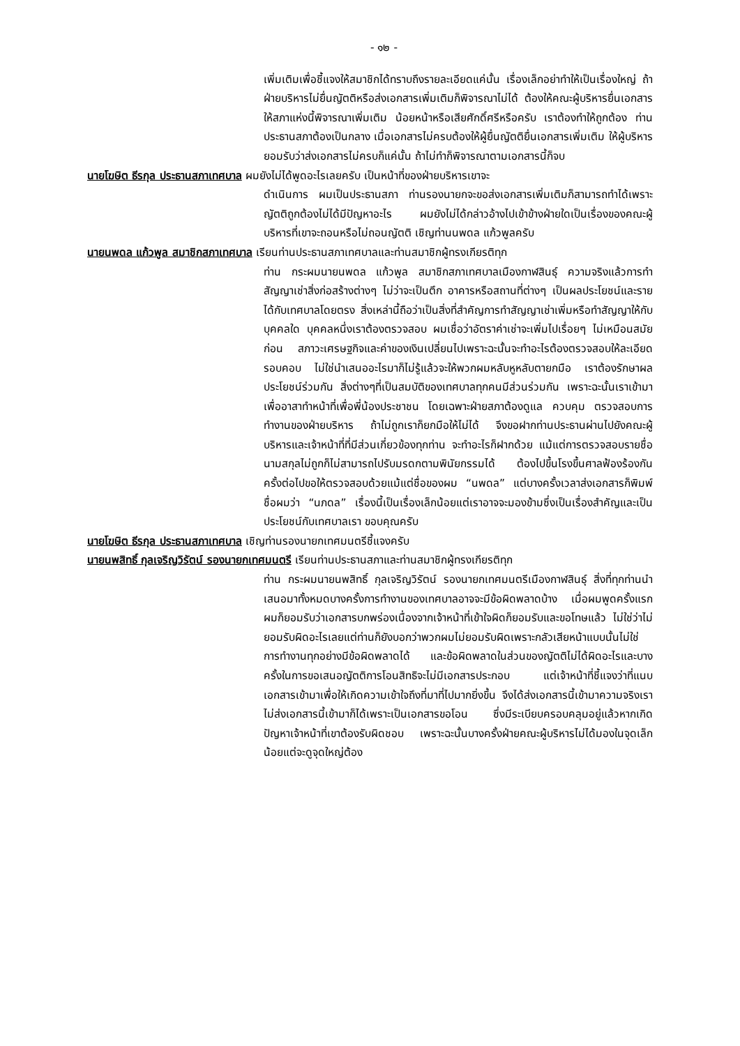- ๑๒ -
เพิ่มเติมเพื่อชี้แจงให้สมาชิกได้ทราบถึงรายละเอียดแค่นั้น เรื่องเล็กอย่าทำให้เป็นเรื่องใหญ่ ถ้าฝ่ายบริหารไม่ยื่นญัตติหรือส่งเอกสารเพิ่มเติมก็พิจารณาไม่ได้ ต้องให้คณะผู้บริหารยื่นเอกสารให้สภาแห่งนี้พิจารณาเพิ่มเติม น้อยหน้าหรือเสียศักดิ์ศรีหรือครับ เราต้องทำให้ถูกต้อง ท่านประธานสภาต้องเป็นกลาง เมื่อเอกสารไม่ครบต้องให้ผู้ยื่นญัตติยื่นเอกสารเพิ่มเติม ให้ผู้บริหารยอมรับว่าส่งเอกสารไม่ครบก็แค่นั้น ถ้าไม่ทำก็พิจารณาตามเอกสารนี้ก็จบ
นายโฆษิต ธีรกุล ประธานสภาเทศบาล ผมยังไม่ได้พูดอะไรเลยครับ เป็นหน้าที่ของฝ่ายบริหารเขาจะ
ดำเนินการ ผมเป็นประธานสภา ท่านรองนายกจะขอส่งเอกสารเพิ่มเติมก็สามารถทำได้เพราะญัตติถูกต้องไม่ได้มีปัญหาอะไร ผมยังไม่ได้กล่าวอ้างไปเข้าข้างฝ่ายใดเป็นเรื่องของคณะผู้บริหารที่เขาจะถอนหรือไม่ถอนญัตติ เชิญท่านนพดล แก้วพูลครับ
นายนพดล แก้วพูล สมาชิกสภาเทศบาล เรียนท่านประธานสภาเทศบาลและท่านสมาชิกผู้ทรงเกียรติทุก
ท่าน กระผมนายนพดล แก้วพูล สมาชิกสภาเทศบาลเมืองกาฬสินธุ์ ความจริงแล้วการทำสัญญาเช่าสิ่งก่อสร้างต่างๆ ไม่ว่าจะเป็นตึก อาคารหรือสถานที่ต่างๆ เป็นผลประโยชน์และรายได้กับเทศบาลโดยตรง สิ่งเหล่านี้ถือว่าเป็นสิ่งที่สำคัญการทำสัญญาเช่าเพิ่มหรือทำสัญญาให้กับบุคคลใด บุคคลหนึ่งเราต้องตรวจสอบ ผมเชื่อว่าอัตราค่าเช่าจะเพิ่มไปเรื่อยๆ ไม่เหมือนสมัยก่อน สภาวะเศรษฐกิจและค่าของเงินเปลี่ยนไปเพราะฉะนั้นจะทำอะไรต้องตรวจสอบให้ละเอียดรอบคอบ ไม่ใช่นำเสนออะไรมาก็ไม่รู้แล้วจะให้พวกผมหลับหูหลับตายกมือ เราต้องรักษาผลประโยชน์ร่วมกัน สิ่งต่างๆที่เป็นสมบัติของเทศบาลทุกคนมีส่วนร่วมกัน เพราะฉะนั้นเราเข้ามาเพื่ออาสาทำหน้าที่เพื่อพี่น้องประชาชน โดยเฉพาะฝ่ายสภาต้องดูแล ควบคุม ตรวจสอบการทำงานของฝ่ายบริหาร ถ้าไม่ถูกเราก็ยกมือให้ไม่ได้ จึงขอฝากท่านประธานผ่านไปยังคณะผู้บริหารและเจ้าหน้าที่ที่มีส่วนเกี่ยวข้องทุกท่าน จะทำอะไรก็ฝากด้วย แม้แต่การตรวจสอบรายชื่อนามสกุลไม่ถูกก็ไม่สามารถไปรับมรดกตามพินัยกรรมได้ ต้องไปขึ้นโรงขึ้นศาลฟ้องร้องกัน ครั้งต่อไปขอให้ตรวจสอบด้วยแม้แต่ชื่อของผม “นพดล” แต่บางครั้งเวลาส่งเอกสารก็พิมพ์ชื่อผมว่า “นภดล” เรื่องนี้เป็นเรื่องเล็กน้อยแต่เราอาจจะมองข้ามซึ่งเป็นเรื่องสำคัญและเป็นประโยชน์กับเทศบาลเรา ขอบคุณครับ
นายโฆษิต ธีรกุล ประธานสภาเทศบาล เชิญท่านรองนายกเทศมนตรีชี้แจงครับ
นายนพสิทธิ์ กุลเจริญวิรัตน์ รองนายกเทศมนตรี เรียนท่านประธานสภาและท่านสมาชิกผู้ทรงเกียรติทุก
ท่าน กระผมนายนพสิทธิ์ กุลเจริญวิรัตน์ รองนายกเทศมนตรีเมืองกาฬสินธุ์ สิ่งที่ทุกท่านนำเสนอมาทั้งหมดบางครั้งการทำงานของเทศบาลอาจจะมีข้อผิดพลาดบ้าง เมื่อผมพูดครั้งแรกผมก็ยอมรับว่าเอกสารบกพร่องเนื่องจากเจ้าหน้าที่เข้าใจผิดก็ยอมรับและขอโทษแล้ว ไม่ใช่ว่าไม่ยอมรับผิดอะไรเลยแต่ท่านก็ยังบอกว่าพวกผมไม่ยอมรับผิดเพราะกลัวเสียหน้าแบบนั้นไม่ใช่ การทำงานทุกอย่างมีข้อผิดพลาดได้ และข้อผิดพลาดในส่วนของญัตติไม่ได้ผิดอะไรและบางครั้งในการขอเสนอญัตติการโอนสิทธิจะไม่มีเอกสารประกอบ แต่เจ้าหน้าที่ชี้แจงว่าที่แนบเอกสารเข้ามาเพื่อให้เกิดความเข้าใจถึงที่มาที่ไปมากยิ่งขึ้น จึงได้ส่งเอกสารนี้เข้ามาความจริงเราไม่ส่งเอกสารนี้เข้ามาก็ได้เพราะเป็นเอกสารขอโอน ซึ่งมีระเบียบครอบคลุมอยู่แล้วหากเกิดปัญหาเจ้าหน้าที่เขาต้องรับผิดชอบ เพราะฉะนั้นบางครั้งฝ่ายคณะผู้บริหารไม่ได้มองในจุดเล็กน้อยแต่จะดูจุดใหญ่ต้อง